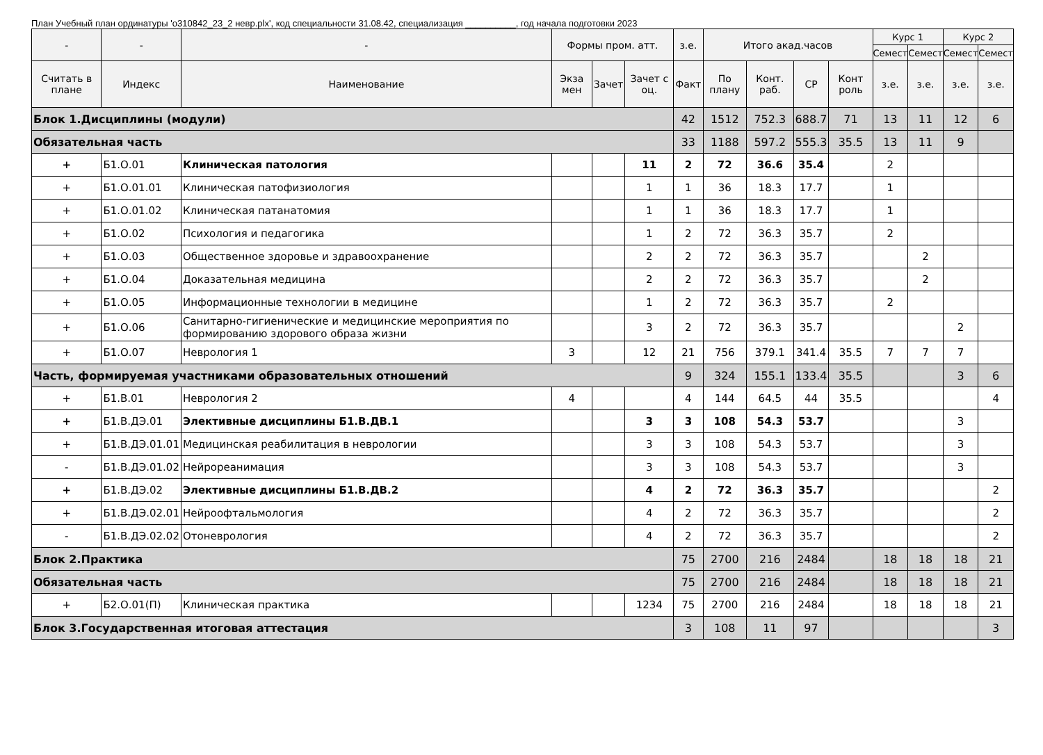План Учебный план ординатуры 'о310842_23_2 невр.plx', код специальности 31.08.42, специализация __________, год начала подготовки 2023
| - | - | - | Формы пром. атт. | | | з.е. | Итого акад.часов | | | | Курс 1 | | Курс 2 | |
| --- | --- | --- | --- | --- | --- | --- | --- | --- | --- | --- | --- | --- | --- | --- |
| | | | | | | | | | | | Семест | Семест | Семест | Семест |
| Считать в плане | Индекс | Наименование | Экза мен | Зачет | Зачет с оц. | Факт | По плану | Конт. раб. | СР | Конт роль | з.е. | з.е. | з.е. | з.е. |
| Блок 1.Дисциплины (модули) | | | | | | 42 | 1512 | 752.3 | 688.7 | 71 | 13 | 11 | 12 | 6 |
| Обязательная часть | | | | | | 33 | 1188 | 597.2 | 555.3 | 35.5 | 13 | 11 | 9 | |
| + | Б1.О.01 | Клиническая патология | | | 11 | 2 | 72 | 36.6 | 35.4 | | 2 | | | |
| + | Б1.О.01.01 | Клиническая патофизиология | | | 1 | 1 | 36 | 18.3 | 17.7 | | 1 | | | |
| + | Б1.О.01.02 | Клиническая патанатомия | | | 1 | 1 | 36 | 18.3 | 17.7 | | 1 | | | |
| + | Б1.О.02 | Психология и педагогика | | | 1 | 2 | 72 | 36.3 | 35.7 | | 2 | | | |
| + | Б1.О.03 | Общественное здоровье и здравоохранение | | | 2 | 2 | 72 | 36.3 | 35.7 | | | 2 | | |
| + | Б1.О.04 | Доказательная медицина | | | 2 | 2 | 72 | 36.3 | 35.7 | | | 2 | | |
| + | Б1.О.05 | Информационные технологии в медицине | | | 1 | 2 | 72 | 36.3 | 35.7 | | 2 | | | |
| + | Б1.О.06 | Санитарно-гигиенические и медицинские мероприятия по формированию здорового образа жизни | | | 3 | 2 | 72 | 36.3 | 35.7 | | | | 2 | |
| + | Б1.О.07 | Неврология 1 | 3 | | 12 | 21 | 756 | 379.1 | 341.4 | 35.5 | 7 | 7 | 7 | |
| Часть, формируемая участниками образовательных отношений | | | | | | 9 | 324 | 155.1 | 133.4 | 35.5 | | | 3 | 6 |
| + | Б1.В.01 | Неврология 2 | 4 | | | 4 | 144 | 64.5 | 44 | 35.5 | | | | 4 |
| + | Б1.В.ДЭ.01 | Элективные дисциплины Б1.В.ДВ.1 | | | 3 | 3 | 108 | 54.3 | 53.7 | | | | 3 | |
| + | Б1.В.ДЭ.01.01 | Медицинская реабилитация в неврологии | | | 3 | 3 | 108 | 54.3 | 53.7 | | | | 3 | |
| - | Б1.В.ДЭ.01.02 | Нейрореанимация | | | 3 | 3 | 108 | 54.3 | 53.7 | | | | 3 | |
| + | Б1.В.ДЭ.02 | Элективные дисциплины Б1.В.ДВ.2 | | | 4 | 2 | 72 | 36.3 | 35.7 | | | | | 2 |
| + | Б1.В.ДЭ.02.01 | Нейроофтальмология | | | 4 | 2 | 72 | 36.3 | 35.7 | | | | | 2 |
| - | Б1.В.ДЭ.02.02 | Отоневрология | | | 4 | 2 | 72 | 36.3 | 35.7 | | | | | 2 |
| Блок 2.Практика | | | | | | 75 | 2700 | 216 | 2484 | | 18 | 18 | 18 | 21 |
| Обязательная часть | | | | | | 75 | 2700 | 216 | 2484 | | 18 | 18 | 18 | 21 |
| + | Б2.О.01(П) | Клиническая практика | | | 1234 | 75 | 2700 | 216 | 2484 | | 18 | 18 | 18 | 21 |
| Блок 3.Государственная итоговая аттестация | | | | | | 3 | 108 | 11 | 97 | | | | | 3 |